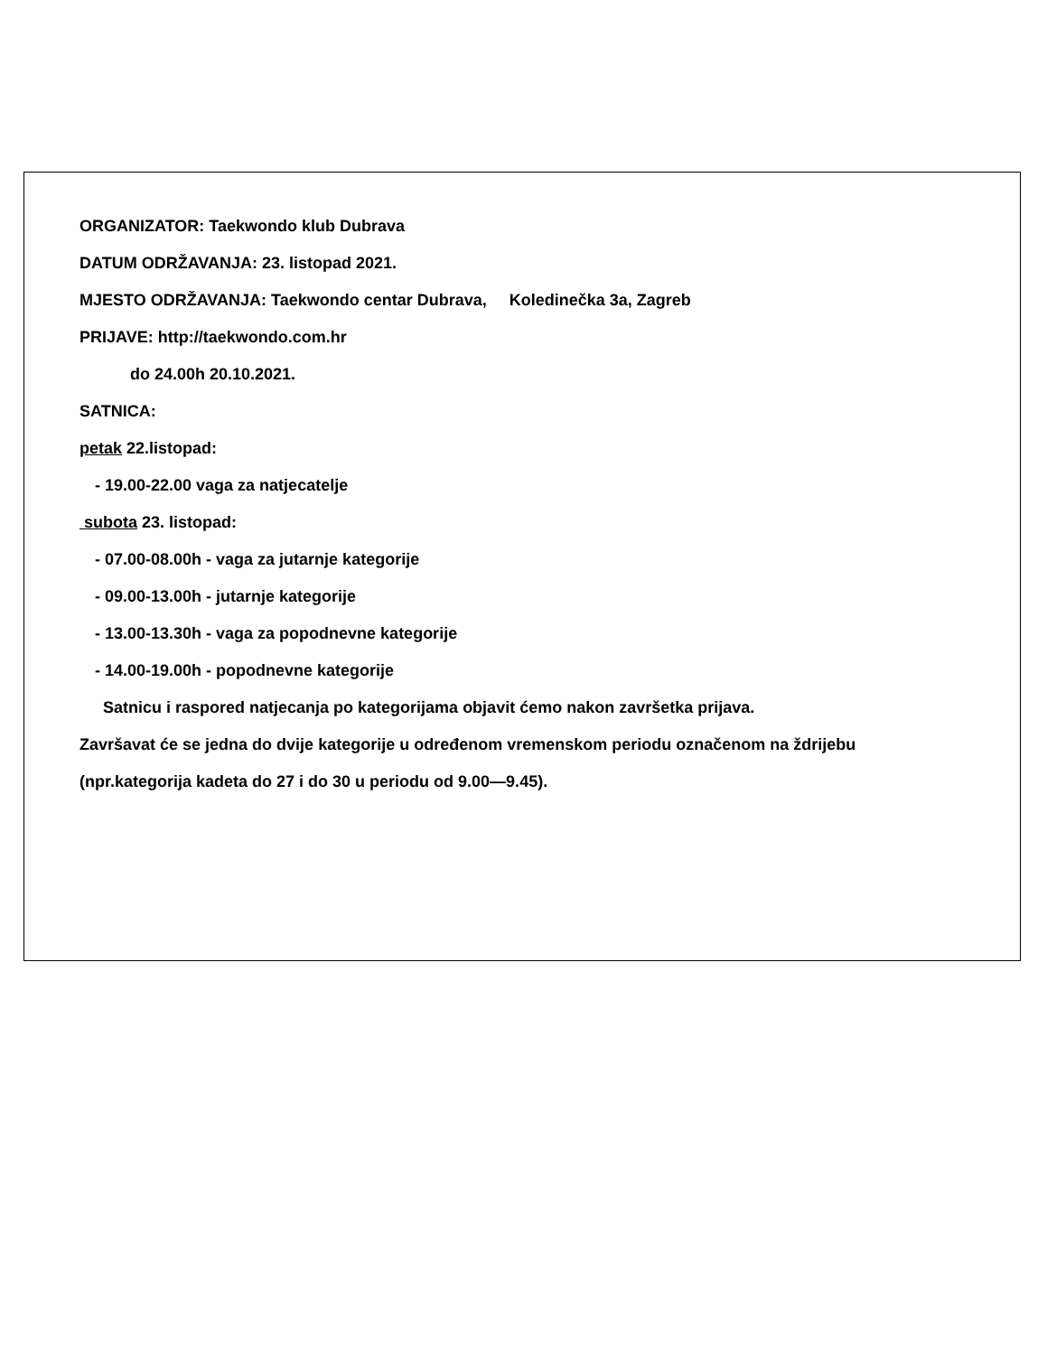ORGANIZATOR: Taekwondo klub Dubrava
DATUM ODRŽAVANJA: 23. listopad 2021.
MJESTO ODRŽAVANJA: Taekwondo centar Dubrava, Koledinečka 3a, Zagreb
PRIJAVE: http://taekwondo.com.hr
do 24.00h 20.10.2021.
SATNICA:
petak 22.listopad:
- 19.00-22.00 vaga za natjecatelje
subota 23. listopad:
- 07.00-08.00h - vaga za jutarnje kategorije
- 09.00-13.00h - jutarnje kategorije
- 13.00-13.30h - vaga za popodnevne kategorije
- 14.00-19.00h - popodnevne kategorije
Satnicu i raspored natjecanja po kategorijama objavit ćemo nakon završetka prijava.
Završavat će se jedna do dvije kategorije u određenom vremenskom periodu označenom na ždrijebu
(npr.kategorija kadeta do 27 i do 30 u periodu od 9.00—9.45).